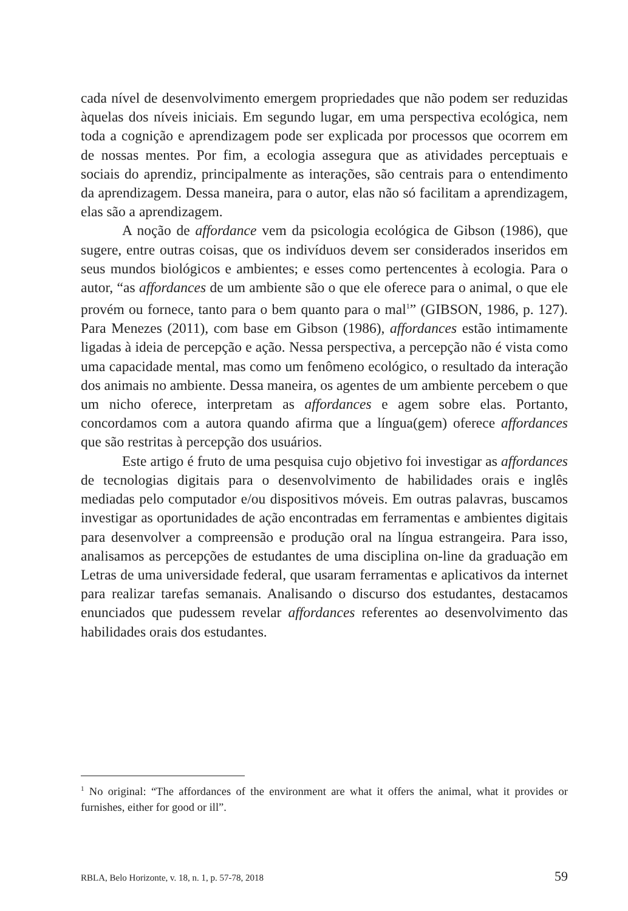cada nível de desenvolvimento emergem propriedades que não podem ser reduzidas àquelas dos níveis iniciais. Em segundo lugar, em uma perspectiva ecológica, nem toda a cognição e aprendizagem pode ser explicada por processos que ocorrem em de nossas mentes. Por fim, a ecologia assegura que as atividades perceptuais e sociais do aprendiz, principalmente as interações, são centrais para o entendimento da aprendizagem. Dessa maneira, para o autor, elas não só facilitam a aprendizagem, elas são a aprendizagem.
A noção de affordance vem da psicologia ecológica de Gibson (1986), que sugere, entre outras coisas, que os indivíduos devem ser considerados inseridos em seus mundos biológicos e ambientes; e esses como pertencentes à ecologia. Para o autor, “as affordances de um ambiente são o que ele oferece para o animal, o que ele provém ou fornece, tanto para o bem quanto para o mal<sup>1</sup>” (GIBSON, 1986, p. 127). Para Menezes (2011), com base em Gibson (1986), affordances estão intimamente ligadas à ideia de percepção e ação. Nessa perspectiva, a percepção não é vista como uma capacidade mental, mas como um fenômeno ecológico, o resultado da interação dos animais no ambiente. Dessa maneira, os agentes de um ambiente percebem o que um nicho oferece, interpretam as affordances e agem sobre elas. Portanto, concordamos com a autora quando afirma que a língua(gem) oferece affordances que são restritas à percepção dos usuários.
Este artigo é fruto de uma pesquisa cujo objetivo foi investigar as affordances de tecnologias digitais para o desenvolvimento de habilidades orais e inglês mediadas pelo computador e/ou dispositivos móveis. Em outras palavras, buscamos investigar as oportunidades de ação encontradas em ferramentas e ambientes digitais para desenvolver a compreensão e produção oral na língua estrangeira. Para isso, analisamos as percepções de estudantes de uma disciplina on-line da graduação em Letras de uma universidade federal, que usaram ferramentas e aplicativos da internet para realizar tarefas semanais. Analisando o discurso dos estudantes, destacamos enunciados que pudessem revelar affordances referentes ao desenvolvimento das habilidades orais dos estudantes.
<sup>1</sup> No original: “The affordances of the environment are what it offers the animal, what it provides or furnishes, either for good or ill”.
RBLA, Belo Horizonte, v. 18, n. 1, p. 57-78, 2018 59